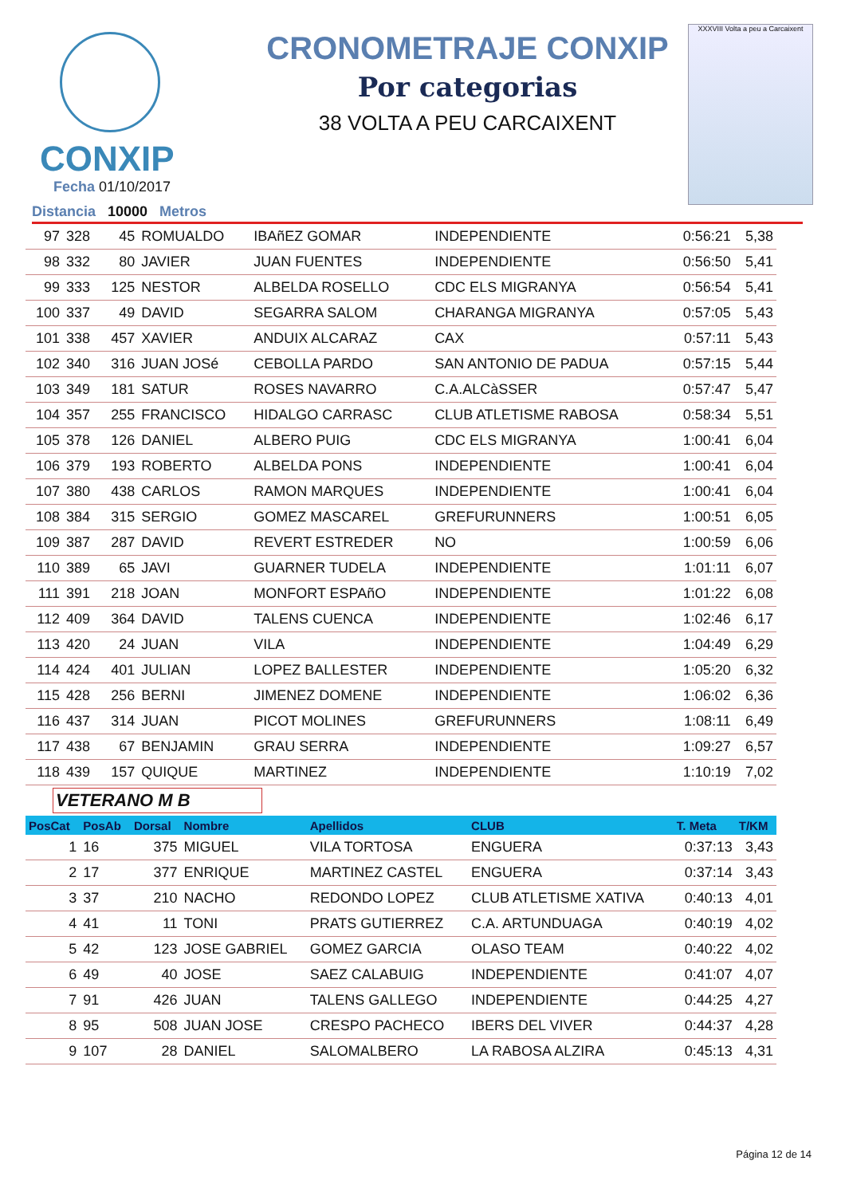CONXIP
Fecha 01/10/2017
Distancia 10000 Metros
CRONOMETRAJE CONXIP
Por categorias
38 VOLTA A PEU CARCAIXENT
XXXVIII Volta a peu a Carcaixent
| 97 | 328 | 45 | ROMUALDO | IBAñEZ GOMAR | INDEPENDIENTE | 0:56:21 | 5,38 |
| 98 | 332 | 80 | JAVIER | JUAN FUENTES | INDEPENDIENTE | 0:56:50 | 5,41 |
| 99 | 333 | 125 | NESTOR | ALBELDA ROSELLO | CDC ELS MIGRANYA | 0:56:54 | 5,41 |
| 100 | 337 | 49 | DAVID | SEGARRA SALOM | CHARANGA MIGRANYA | 0:57:05 | 5,43 |
| 101 | 338 | 457 | XAVIER | ANDUIX ALCARAZ | CAX | 0:57:11 | 5,43 |
| 102 | 340 | 316 | JUAN JOSé | CEBOLLA PARDO | SAN ANTONIO DE PADUA | 0:57:15 | 5,44 |
| 103 | 349 | 181 | SATUR | ROSES NAVARRO | C.A.ALCàSSER | 0:57:47 | 5,47 |
| 104 | 357 | 255 | FRANCISCO | HIDALGO CARRASC | CLUB ATLETISME RABOSA | 0:58:34 | 5,51 |
| 105 | 378 | 126 | DANIEL | ALBERO PUIG | CDC ELS MIGRANYA | 1:00:41 | 6,04 |
| 106 | 379 | 193 | ROBERTO | ALBELDA PONS | INDEPENDIENTE | 1:00:41 | 6,04 |
| 107 | 380 | 438 | CARLOS | RAMON MARQUES | INDEPENDIENTE | 1:00:41 | 6,04 |
| 108 | 384 | 315 | SERGIO | GOMEZ MASCAREL | GREFURUNNERS | 1:00:51 | 6,05 |
| 109 | 387 | 287 | DAVID | REVERT ESTREDER | NO | 1:00:59 | 6,06 |
| 110 | 389 | 65 | JAVI | GUARNER TUDELA | INDEPENDIENTE | 1:01:11 | 6,07 |
| 111 | 391 | 218 | JOAN | MONFORT ESPAñO | INDEPENDIENTE | 1:01:22 | 6,08 |
| 112 | 409 | 364 | DAVID | TALENS CUENCA | INDEPENDIENTE | 1:02:46 | 6,17 |
| 113 | 420 | 24 | JUAN | VILA | INDEPENDIENTE | 1:04:49 | 6,29 |
| 114 | 424 | 401 | JULIAN | LOPEZ BALLESTER | INDEPENDIENTE | 1:05:20 | 6,32 |
| 115 | 428 | 256 | BERNI | JIMENEZ DOMENE | INDEPENDIENTE | 1:06:02 | 6,36 |
| 116 | 437 | 314 | JUAN | PICOT MOLINES | GREFURUNNERS | 1:08:11 | 6,49 |
| 117 | 438 | 67 | BENJAMIN | GRAU SERRA | INDEPENDIENTE | 1:09:27 | 6,57 |
| 118 | 439 | 157 | QUIQUE | MARTINEZ | INDEPENDIENTE | 1:10:19 | 7,02 |
VETERANO M B
| PosCat | PosAb | Dorsal | Nombre | Apellidos | CLUB | T. Meta | T/KM |
| --- | --- | --- | --- | --- | --- | --- | --- |
| 1 | 16 | 375 | MIGUEL | VILA TORTOSA | ENGUERA | 0:37:13 | 3,43 |
| 2 | 17 | 377 | ENRIQUE | MARTINEZ CASTEL | ENGUERA | 0:37:14 | 3,43 |
| 3 | 37 | 210 | NACHO | REDONDO LOPEZ | CLUB ATLETISME XATIVA | 0:40:13 | 4,01 |
| 4 | 41 | 11 | TONI | PRATS GUTIERREZ | C.A. ARTUNDUAGA | 0:40:19 | 4,02 |
| 5 | 42 | 123 | JOSE GABRIEL | GOMEZ GARCIA | OLASO TEAM | 0:40:22 | 4,02 |
| 6 | 49 | 40 | JOSE | SAEZ CALABUIG | INDEPENDIENTE | 0:41:07 | 4,07 |
| 7 | 91 | 426 | JUAN | TALENS GALLEGO | INDEPENDIENTE | 0:44:25 | 4,27 |
| 8 | 95 | 508 | JUAN JOSE | CRESPO PACHECO | IBERS DEL VIVER | 0:44:37 | 4,28 |
| 9 | 107 | 28 | DANIEL | SALOMALBERO | LA RABOSA ALZIRA | 0:45:13 | 4,31 |
Página 12 de 14